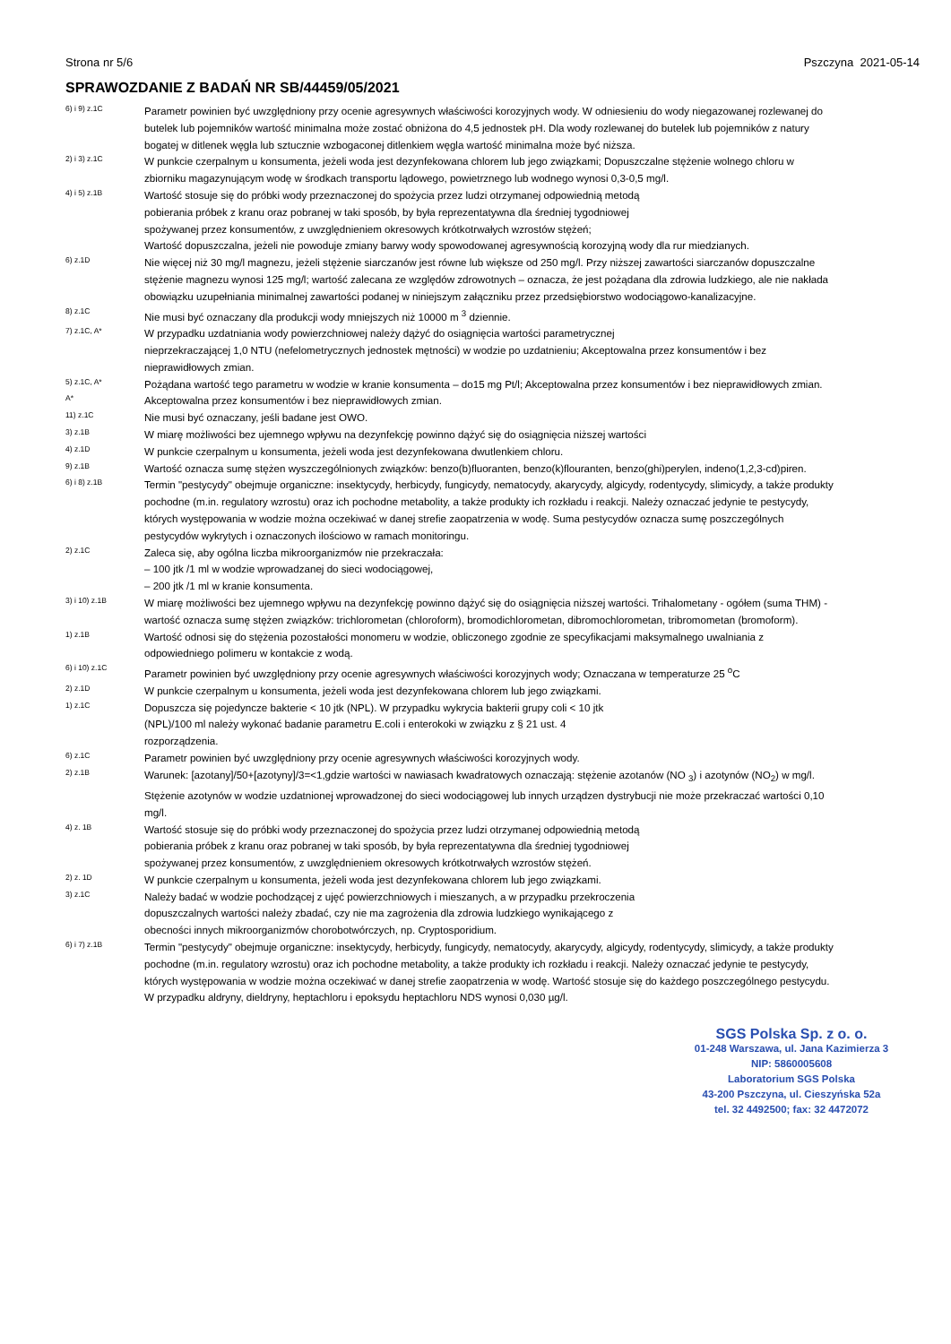Strona nr 5/6 Pszczyna 2021-05-14
SPRAWOZDANIE Z BADAŃ NR SB/44459/05/2021
6) i 9) z.1C
Parametr powinien być uwzględniony przy ocenie agresywnych właściwości korozyjnych wody. W odniesieniu do wody niegazowanej rozlewanej do butelek lub pojemników wartość minimalna może zostać obniżona do 4,5 jednostek pH. Dla wody rozlewanej do butelek lub pojemników z natury bogatej w ditlenek węgla lub sztucznie wzbogaconej ditlenkiem węgla wartość minimalna może być niższa.
2) i 3) z.1C
W punkcie czerpalnym u konsumenta, jeżeli woda jest dezynfekowana chlorem lub jego związkami; Dopuszczalne stężenie wolnego chloru w zbiorniku magazynującym wodę w środkach transportu lądowego, powietrznego lub wodnego wynosi 0,3-0,5 mg/l.
4) i 5) z.1B
Wartość stosuje się do próbki wody przeznaczonej do spożycia przez ludzi otrzymanej odpowiednią metodą
pobierania próbek z kranu oraz pobranej w taki sposób, by była reprezentatywna dla średniej tygodniowej
spożywanej przez konsumentów, z uwzględnieniem okresowych krótkotrwałych wzrostów stężeń;
Wartość dopuszczalna, jeżeli nie powoduje zmiany barwy wody spowodowanej agresywnością korozyjną wody dla rur miedzianych.
6) z.1D
Nie więcej niż 30 mg/l magnezu, jeżeli stężenie siarczanów jest równe lub większe od 250 mg/l. Przy niższej zawartości siarczanów dopuszczalne stężenie magnezu wynosi 125 mg/l; wartość zalecana ze względów zdrowotnych – oznacza, że jest pożądana dla zdrowia ludzkiego, ale nie nakłada obowiązku uzupełniania minimalnej zawartości podanej w niniejszym załączniku przez przedsiębiorstwo wodociągowo-kanalizacyjne.
8) z.1C
Nie musi być oznaczany dla produkcji wody mniejszych niż 10000 m <sup>3</sup> dziennie.
7) z.1C, A*
W przypadku uzdatniania wody powierzchniowej należy dążyć do osiągnięcia wartości parametrycznej
nieprzekraczającej 1,0 NTU (nefelometrycznych jednostek mętności) w wodzie po uzdatnieniu; Akceptowalna przez konsumentów i bez nieprawidłowych zmian.
5) z.1C, A*
Pożądana wartość tego parametru w wodzie w kranie konsumenta – do15 mg Pt/l; Akceptowalna przez konsumentów i bez nieprawidłowych zmian.
A*
Akceptowalna przez konsumentów i bez nieprawidłowych zmian.
11) z.1C
Nie musi być oznaczany, jeśli badane jest OWO.
3) z.1B
W miarę możliwości bez ujemnego wpływu na dezynfekcję powinno dążyć się do osiągnięcia niższej wartości
4) z.1D
W punkcie czerpalnym u konsumenta, jeżeli woda jest dezynfekowana dwutlenkiem chloru.
9) z.1B
Wartość oznacza sumę stężen wyszczególnionych związków: benzo(b)fluoranten, benzo(k)flouranten, benzo(ghi)perylen, indeno(1,2,3-cd)piren.
6) i 8) z.1B
Termin "pestycydy" obejmuje organiczne: insektycydy, herbicydy, fungicydy, nematocydy, akarycydy, algicydy, rodentycydy, slimicydy, a także produkty pochodne (m.in. regulatory wzrostu) oraz ich pochodne metabolity, a także produkty ich rozkładu i reakcji. Należy oznaczać jedynie te pestycydy, których występowania w wodzie można oczekiwać w danej strefie zaopatrzenia w wodę. Suma pestycydów oznacza sumę poszczególnych pestycydów wykrytych i oznaczonych ilościowo w ramach monitoringu.
2) z.1C
Zaleca się, aby ogólna liczba mikroorganizmów nie przekraczała:
– 100 jtk /1 ml w wodzie wprowadzanej do sieci wodociągowej,
– 200 jtk /1 ml w kranie konsumenta.
3) i 10) z.1B
W miarę możliwości bez ujemnego wpływu na dezynfekcję powinno dążyć się do osiągnięcia niższej wartości. Trihalometany - ogółem (suma THM) - wartość oznacza sumę stężen związków: trichlorometan (chloroform), bromodichlorometan, dibromochlorometan, tribromometan (bromoform).
1) z.1B
Wartość odnosi się do stężenia pozostałości monomeru w wodzie, obliczonego zgodnie ze specyfikacjami maksymalnego uwalniania z odpowiedniego polimeru w kontakcie z wodą.
6) i 10) z.1C
Parametr powinien być uwzględniony przy ocenie agresywnych właściwości korozyjnych wody; Oznaczana w temperaturze 25 <sup>o</sup>C
2) z.1D
W punkcie czerpalnym u konsumenta, jeżeli woda jest dezynfekowana chlorem lub jego związkami.
1) z.1C
Dopuszcza się pojedyncze bakterie < 10 jtk (NPL). W przypadku wykrycia bakterii grupy coli < 10 jtk
(NPL)/100 ml należy wykonać badanie parametru E.coli i enterokoki w związku z § 21 ust. 4
rozporządzenia.
6) z.1C
Parametr powinien być uwzględniony przy ocenie agresywnych właściwości korozyjnych wody.
2) z.1B
Warunek: [azotany]/50+[azotyny]/3=<1,gdzie wartości w nawiasach kwadratowych oznaczają: stężenie azotanów (NO <sub>3</sub>) i azotynów (NO<sub>2</sub>) w mg/l. Stężenie azotynów w wodzie uzdatnionej wprowadzonej do sieci wodociągowej lub innych urządzen dystrybucji nie może przekraczać wartości 0,10 mg/l.
4) z. 1B
Wartość stosuje się do próbki wody przeznaczonej do spożycia przez ludzi otrzymanej odpowiednią metodą
pobierania próbek z kranu oraz pobranej w taki sposób, by była reprezentatywna dla średniej tygodniowej
spożywanej przez konsumentów, z uwzględnieniem okresowych krótkotrwałych wzrostów stężeń.
2) z. 1D
W punkcie czerpalnym u konsumenta, jeżeli woda jest dezynfekowana chlorem lub jego związkami.
3) z.1C
Należy badać w wodzie pochodzącej z ujęć powierzchniowych i mieszanych, a w przypadku przekroczenia
dopuszczalnych wartości należy zbadać, czy nie ma zagrożenia dla zdrowia ludzkiego wynikającego z
obecności innych mikroorganizmów chorobotwórczych, np. Cryptosporidium.
6) i 7) z.1B
Termin "pestycydy" obejmuje organiczne: insektycydy, herbicydy, fungicydy, nematocydy, akarycydy, algicydy, rodentycydy, slimicydy, a także produkty pochodne (m.in. regulatory wzrostu) oraz ich pochodne metabolity, a także produkty ich rozkładu i reakcji. Należy oznaczać jedynie te pestycydy, których występowania w wodzie można oczekiwać w danej strefie zaopatrzenia w wodę. Wartość stosuje się do każdego poszczególnego pestycydu. W przypadku aldryny, dieldryny, heptachloru i epoksydu heptachloru NDS wynosi 0,030 µg/l.
SGS Polska Sp. z o. o.
01-248 Warszawa, ul. Jana Kazimierza 3
NIP: 5860005608
Laboratorium SGS Polska
43-200 Pszczyna, ul. Cieszyńska 52a
tel. 32 4492500; fax: 32 4472072